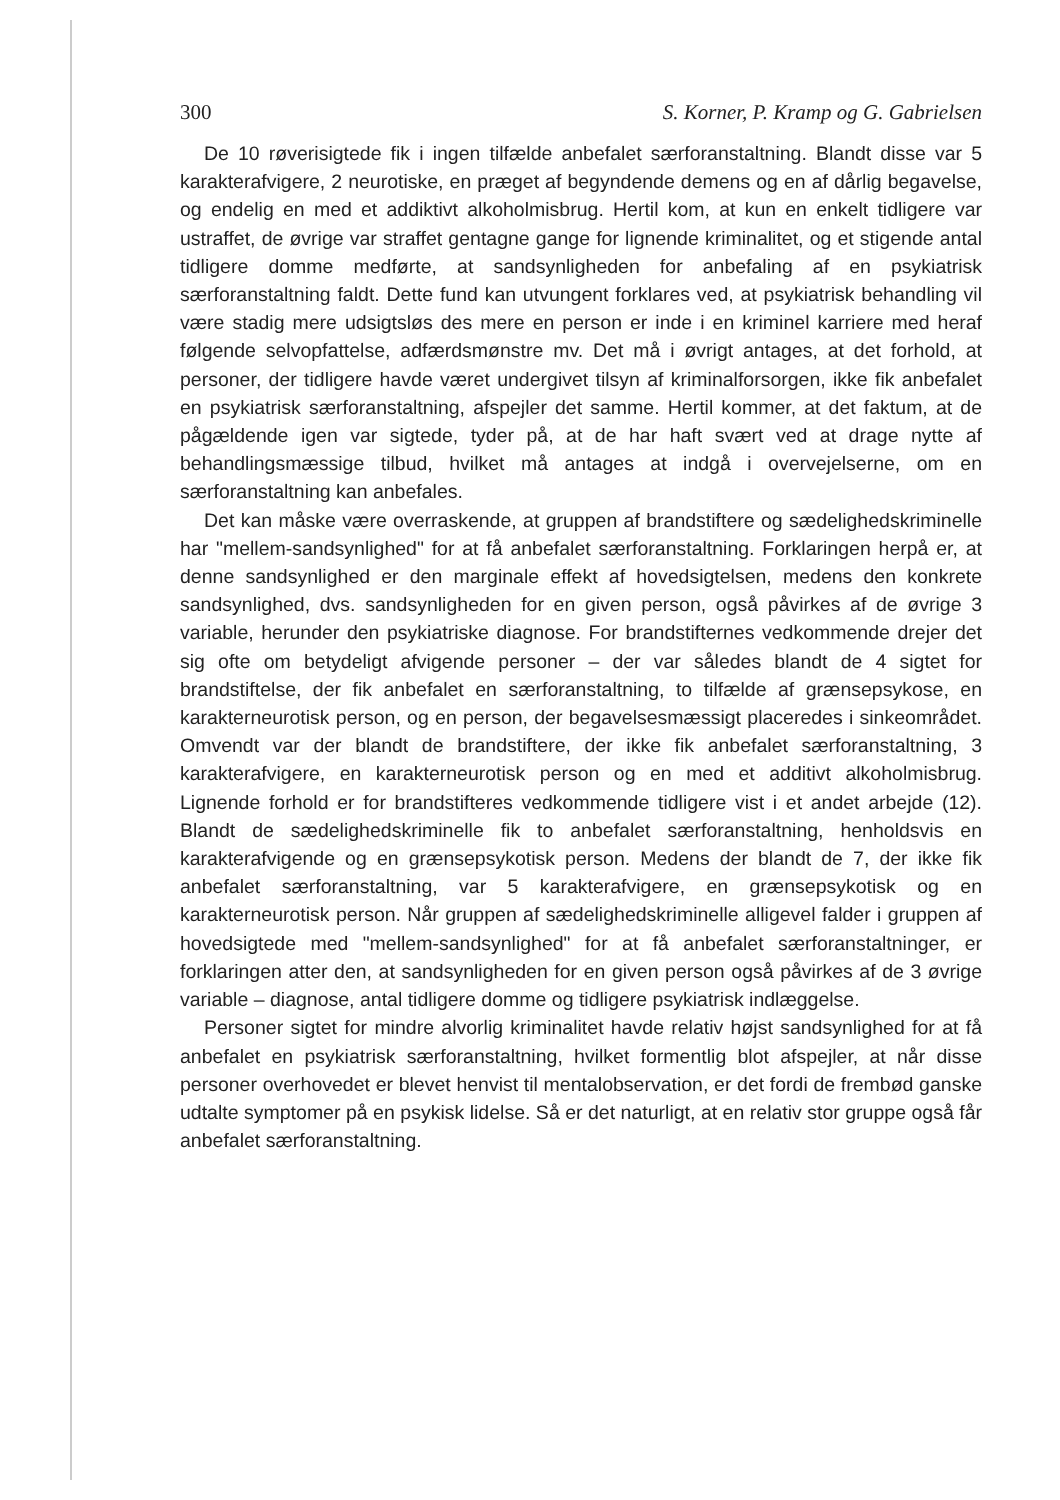300 S. Korner, P. Kramp og G. Gabrielsen
De 10 røverisigtede fik i ingen tilfælde anbefalet særforanstaltning. Blandt disse var 5 karakterafvigere, 2 neurotiske, en præget af begyndende demens og en af dårlig begavelse, og endelig en med et addiktivt alkoholmisbrug. Hertil kom, at kun en enkelt tidligere var ustraffet, de øvrige var straffet gentagne gange for lignende kriminalitet, og et stigende antal tidligere domme medførte, at sandsynligheden for anbefaling af en psykiatrisk særforanstaltning faldt. Dette fund kan utvungent forklares ved, at psykiatrisk behandling vil være stadig mere udsigtsløs des mere en person er inde i en kriminel karriere med heraf følgende selvopfattelse, adfærdsmønstre mv. Det må i øvrigt antages, at det forhold, at personer, der tidligere havde været undergivet tilsyn af kriminalforsorgen, ikke fik anbefalet en psykiatrisk særforanstaltning, afspejler det samme. Hertil kommer, at det faktum, at de pågældende igen var sigtede, tyder på, at de har haft svært ved at drage nytte af behandlingsmæssige tilbud, hvilket må antages at indgå i overvejelserne, om en særforanstaltning kan anbefales.
Det kan måske være overraskende, at gruppen af brandstiftere og sædelighedskriminelle har "mellem-sandsynlighed" for at få anbefalet særforanstaltning. Forklaringen herpå er, at denne sandsynlighed er den marginale effekt af hovedsigtelsen, medens den konkrete sandsynlighed, dvs. sandsynligheden for en given person, også påvirkes af de øvrige 3 variable, herunder den psykiatriske diagnose. For brandstifternes vedkommende drejer det sig ofte om betydeligt afvigende personer – der var således blandt de 4 sigtet for brandstiftelse, der fik anbefalet en særforanstaltning, to tilfælde af grænsepsykose, en karakterneurotisk person, og en person, der begavelsesmæssigt placeredes i sinkeområdet. Omvendt var der blandt de brandstiftere, der ikke fik anbefalet særforanstaltning, 3 karakterafvigere, en karakterneurotisk person og en med et additivt alkoholmisbrug. Lignende forhold er for brandstifteres vedkommende tidligere vist i et andet arbejde (12). Blandt de sædelighedskriminelle fik to anbefalet særforanstaltning, henholdsvis en karakterafvigende og en grænsepsykotisk person. Medens der blandt de 7, der ikke fik anbefalet særforanstaltning, var 5 karakterafvigere, en grænsepsykotisk og en karakterneurotisk person. Når gruppen af sædelighedskriminelle alligevel falder i gruppen af hovedsigtede med "mellem-sandsynlighed" for at få anbefalet særforanstaltninger, er forklaringen atter den, at sandsynligheden for en given person også påvirkes af de 3 øvrige variable – diagnose, antal tidligere domme og tidligere psykiatrisk indlæggelse.
Personer sigtet for mindre alvorlig kriminalitet havde relativ højst sandsynlighed for at få anbefalet en psykiatrisk særforanstaltning, hvilket formentlig blot afspejler, at når disse personer overhovedet er blevet henvist til mentalobservation, er det fordi de frembød ganske udtalte symptomer på en psykisk lidelse. Så er det naturligt, at en relativ stor gruppe også får anbefalet særforanstaltning.